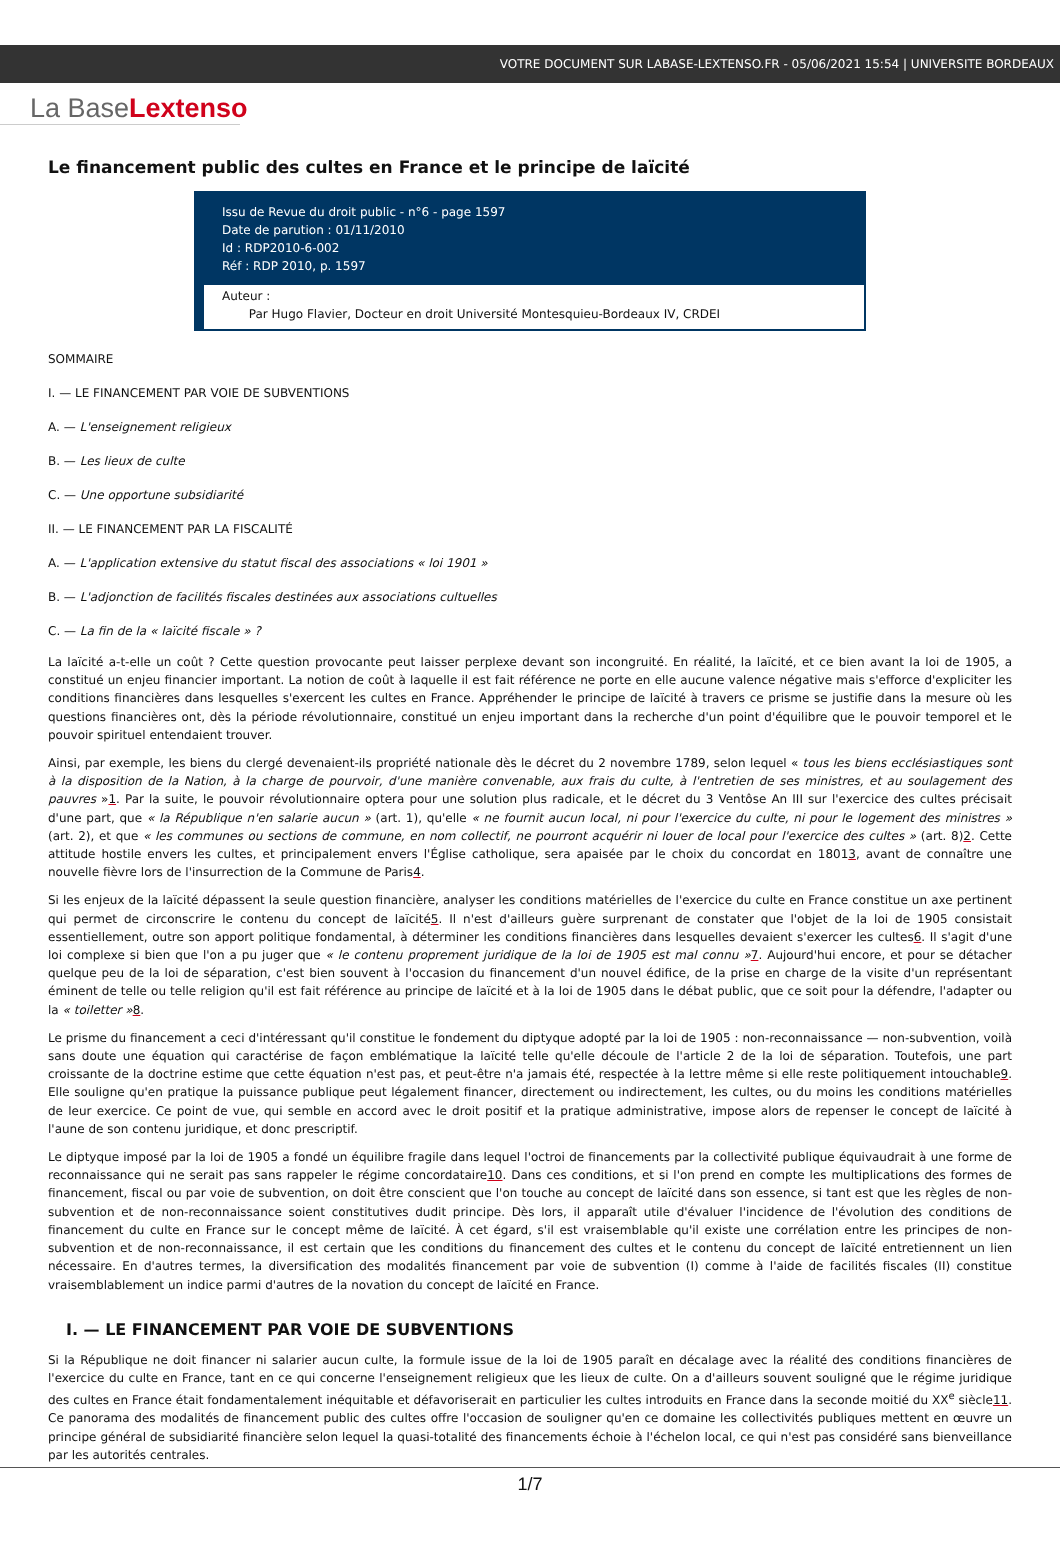VOTRE DOCUMENT SUR LABASE-LEXTENSO.FR - 05/06/2021 15:54 | UNIVERSITE BORDEAUX
La BaseLextenso
Le financement public des cultes en France et le principe de laïcité
Issu de Revue du droit public - n°6 - page 1597
Date de parution : 01/11/2010
Id : RDP2010-6-002
Réf : RDP 2010, p. 1597
Auteur :
Par Hugo Flavier, Docteur en droit Université Montesquieu-Bordeaux IV, CRDEI
SOMMAIRE
I. — LE FINANCEMENT PAR VOIE DE SUBVENTIONS
A. — L'enseignement religieux
B. — Les lieux de culte
C. — Une opportune subsidiarité
II. — LE FINANCEMENT PAR LA FISCALITÉ
A. — L'application extensive du statut fiscal des associations « loi 1901 »
B. — L'adjonction de facilités fiscales destinées aux associations cultuelles
C. — La fin de la « laïcité fiscale » ?
La laïcité a-t-elle un coût ? Cette question provocante peut laisser perplexe devant son incongruité. En réalité, la laïcité, et ce bien avant la loi de 1905, a constitué un enjeu financier important. La notion de coût à laquelle il est fait référence ne porte en elle aucune valence négative mais s'efforce d'expliciter les conditions financières dans lesquelles s'exercent les cultes en France. Appréhender le principe de laïcité à travers ce prisme se justifie dans la mesure où les questions financières ont, dès la période révolutionnaire, constitué un enjeu important dans la recherche d'un point d'équilibre que le pouvoir temporel et le pouvoir spirituel entendaient trouver.
Ainsi, par exemple, les biens du clergé devenaient-ils propriété nationale dès le décret du 2 novembre 1789, selon lequel « tous les biens ecclésiastiques sont à la disposition de la Nation, à la charge de pourvoir, d'une manière convenable, aux frais du culte, à l'entretien de ses ministres, et au soulagement des pauvres »1. Par la suite, le pouvoir révolutionnaire optera pour une solution plus radicale, et le décret du 3 Ventôse An III sur l'exercice des cultes précisait d'une part, que « la République n'en salarie aucun » (art. 1), qu'elle « ne fournit aucun local, ni pour l'exercice du culte, ni pour le logement des ministres » (art. 2), et que « les communes ou sections de commune, en nom collectif, ne pourront acquérir ni louer de local pour l'exercice des cultes » (art. 8)2. Cette attitude hostile envers les cultes, et principalement envers l'Église catholique, sera apaisée par le choix du concordat en 18013, avant de connaître une nouvelle fièvre lors de l'insurrection de la Commune de Paris4.
Si les enjeux de la laïcité dépassent la seule question financière, analyser les conditions matérielles de l'exercice du culte en France constitue un axe pertinent qui permet de circonscrire le contenu du concept de laïcité5. Il n'est d'ailleurs guère surprenant de constater que l'objet de la loi de 1905 consistait essentiellement, outre son apport politique fondamental, à déterminer les conditions financières dans lesquelles devaient s'exercer les cultes6. Il s'agit d'une loi complexe si bien que l'on a pu juger que « le contenu proprement juridique de la loi de 1905 est mal connu »7. Aujourd'hui encore, et pour se détacher quelque peu de la loi de séparation, c'est bien souvent à l'occasion du financement d'un nouvel édifice, de la prise en charge de la visite d'un représentant éminent de telle ou telle religion qu'il est fait référence au principe de laïcité et à la loi de 1905 dans le débat public, que ce soit pour la défendre, l'adapter ou la « toiletter »8.
Le prisme du financement a ceci d'intéressant qu'il constitue le fondement du diptyque adopté par la loi de 1905 : non-reconnaissance — non-subvention, voilà sans doute une équation qui caractérise de façon emblématique la laïcité telle qu'elle découle de l'article 2 de la loi de séparation. Toutefois, une part croissante de la doctrine estime que cette équation n'est pas, et peut-être n'a jamais été, respectée à la lettre même si elle reste politiquement intouchable9. Elle souligne qu'en pratique la puissance publique peut légalement financer, directement ou indirectement, les cultes, ou du moins les conditions matérielles de leur exercice. Ce point de vue, qui semble en accord avec le droit positif et la pratique administrative, impose alors de repenser le concept de laïcité à l'aune de son contenu juridique, et donc prescriptif.
Le diptyque imposé par la loi de 1905 a fondé un équilibre fragile dans lequel l'octroi de financements par la collectivité publique équivaudrait à une forme de reconnaissance qui ne serait pas sans rappeler le régime concordataire10. Dans ces conditions, et si l'on prend en compte les multiplications des formes de financement, fiscal ou par voie de subvention, on doit être conscient que l'on touche au concept de laïcité dans son essence, si tant est que les règles de non-subvention et de non-reconnaissance soient constitutives dudit principe. Dès lors, il apparaît utile d'évaluer l'incidence de l'évolution des conditions de financement du culte en France sur le concept même de laïcité. À cet égard, s'il est vraisemblable qu'il existe une corrélation entre les principes de non-subvention et de non-reconnaissance, il est certain que les conditions du financement des cultes et le contenu du concept de laïcité entretiennent un lien nécessaire. En d'autres termes, la diversification des modalités financement par voie de subvention (I) comme à l'aide de facilités fiscales (II) constitue vraisemblablement un indice parmi d'autres de la novation du concept de laïcité en France.
I. — LE FINANCEMENT PAR VOIE DE SUBVENTIONS
Si la République ne doit financer ni salarier aucun culte, la formule issue de la loi de 1905 paraît en décalage avec la réalité des conditions financières de l'exercice du culte en France, tant en ce qui concerne l'enseignement religieux que les lieux de culte. On a d'ailleurs souvent souligné que le régime juridique des cultes en France était fondamentalement inéquitable et défavoriserait en particulier les cultes introduits en France dans la seconde moitié du XX<sup>e</sup> siècle11. Ce panorama des modalités de financement public des cultes offre l'occasion de souligner qu'en ce domaine les collectivités publiques mettent en œuvre un principe général de subsidiarité financière selon lequel la quasi-totalité des financements échoie à l'échelon local, ce qui n'est pas considéré sans bienveillance par les autorités centrales.
1/7